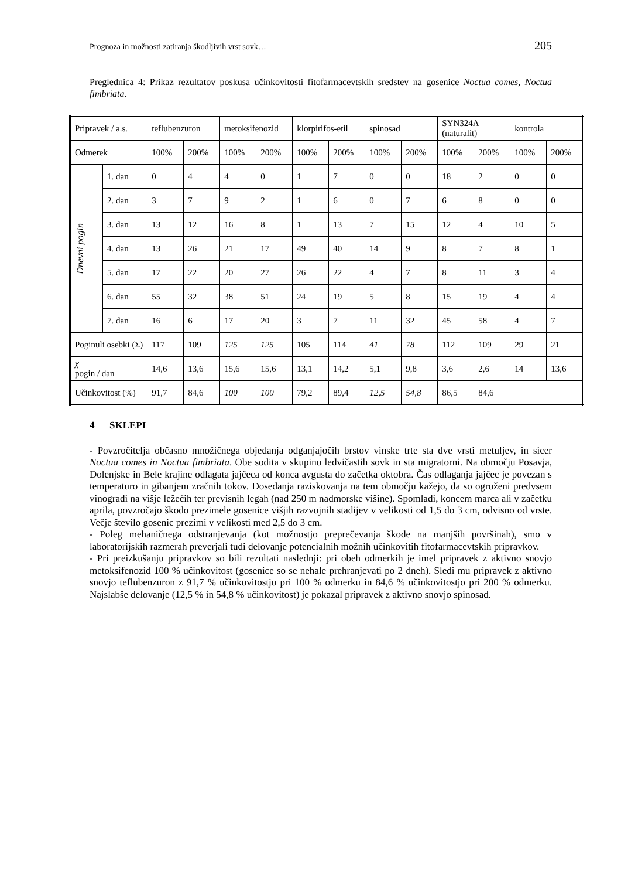Prognoza in možnosti zatiranja škodljivih vrst sovk… 205
Preglednica 4: Prikaz rezultatov poskusa učinkovitosti fitofarmacevtskih sredstev na gosenice Noctua comes, Noctua fimbriata.
| Pripravek / a.s. | | teflubenzuron | | metoksifenozid | | klorpirifos-etil | | spinosad | | SYN324A (naturalit) | | kontrola | |
| Odmerek | | 100% | 200% | 100% | 200% | 100% | 200% | 100% | 200% | 100% | 200% | 100% | 200% |
| Dnevni pogin | 1. dan | 0 | 4 | 4 | 0 | 1 | 7 | 0 | 0 | 18 | 2 | 0 | 0 |
| | 2. dan | 3 | 7 | 9 | 2 | 1 | 6 | 0 | 7 | 6 | 8 | 0 | 0 |
| | 3. dan | 13 | 12 | 16 | 8 | 1 | 13 | 7 | 15 | 12 | 4 | 10 | 5 |
| | 4. dan | 13 | 26 | 21 | 17 | 49 | 40 | 14 | 9 | 8 | 7 | 8 | 1 |
| | 5. dan | 17 | 22 | 20 | 27 | 26 | 22 | 4 | 7 | 8 | 11 | 3 | 4 |
| | 6. dan | 55 | 32 | 38 | 51 | 24 | 19 | 5 | 8 | 15 | 19 | 4 | 4 |
| | 7. dan | 16 | 6 | 17 | 20 | 3 | 7 | 11 | 32 | 45 | 58 | 4 | 7 |
| Poginuli osebki (Σ) | | 117 | 109 | 125 | 125 | 105 | 114 | 41 | 78 | 112 | 109 | 29 | 21 |
| χ pogin / dan | | 14,6 | 13,6 | 15,6 | 15,6 | 13,1 | 14,2 | 5,1 | 9,8 | 3,6 | 2,6 | 14 | 13,6 |
| Učinkovitost (%) | | 91,7 | 84,6 | 100 | 100 | 79,2 | 89,4 | 12,5 | 54,8 | 86,5 | 84,6 | | |
4 SKLEPI
- Povzročitelja občasno množičnega objedanja odganjajočih brstov vinske trte sta dve vrsti metuljev, in sicer Noctua comes in Noctua fimbriata. Obe sodita v skupino ledvičastih sovk in sta migratorni. Na območju Posavja, Dolenjske in Bele krajine odlagata jajčeca od konca avgusta do začetka oktobra. Čas odlaganja jajčec je povezan s temperaturo in gibanjem zračnih tokov. Dosedanja raziskovanja na tem območju kažejo, da so ogroženi predvsem vinogradi na višje ležečih ter previsnih legah (nad 250 m nadmorske višine). Spomladi, koncem marca ali v začetku aprila, povzročajo škodo prezimele gosenice višjih razvojnih stadijev v velikosti od 1,5 do 3 cm, odvisno od vrste. Večje število gosenic prezimi v velikosti med 2,5 do 3 cm.
- Poleg mehaničnega odstranjevanja (kot možnostjo preprečevanja škode na manjših površinah), smo v laboratorijskih razmerah preverjali tudi delovanje potencialnih možnih učinkovitih fitofarmacevtskih pripravkov.
- Pri preizkušanju pripravkov so bili rezultati naslednji: pri obeh odmerkih je imel pripravek z aktivno snovjo metoksifenozid 100 % učinkovitost (gosenice so se nehale prehranjevati po 2 dneh). Sledi mu pripravek z aktivno snovjo teflubenzuron z 91,7 % učinkovitostjo pri 100 % odmerku in 84,6 % učinkovitostjo pri 200 % odmerku. Najslabše delovanje (12,5 % in 54,8 % učinkovitost) je pokazal pripravek z aktivno snovjo spinosad.